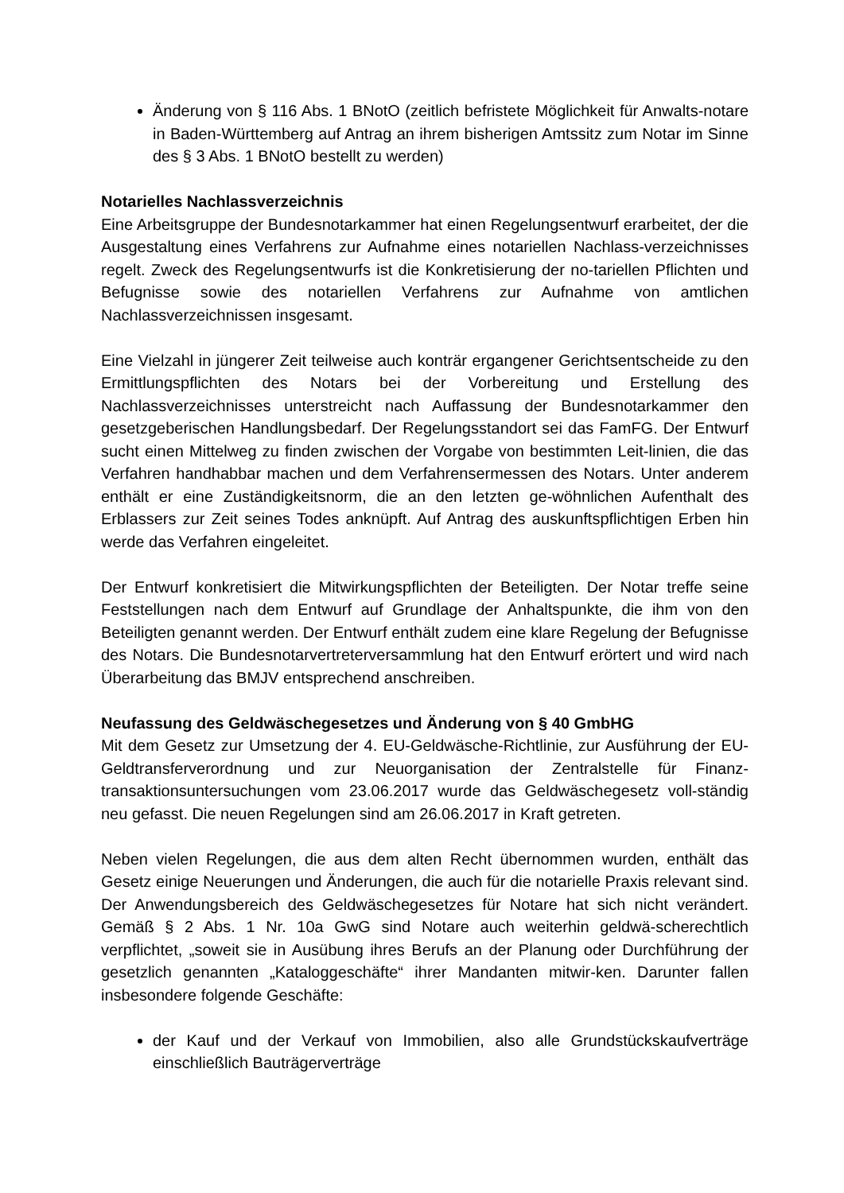Änderung von § 116 Abs. 1 BNotO (zeitlich befristete Möglichkeit für Anwalts-notare in Baden-Württemberg auf Antrag an ihrem bisherigen Amtssitz zum Notar im Sinne des § 3 Abs. 1 BNotO bestellt zu werden)
Notarielles Nachlassverzeichnis
Eine Arbeitsgruppe der Bundesnotarkammer hat einen Regelungsentwurf erarbeitet, der die Ausgestaltung eines Verfahrens zur Aufnahme eines notariellen Nachlass-verzeichnisses regelt. Zweck des Regelungsentwurfs ist die Konkretisierung der no-tariellen Pflichten und Befugnisse sowie des notariellen Verfahrens zur Aufnahme von amtlichen Nachlassverzeichnissen insgesamt.
Eine Vielzahl in jüngerer Zeit teilweise auch konträr ergangener Gerichtsentscheide zu den Ermittlungspflichten des Notars bei der Vorbereitung und Erstellung des Nachlassverzeichnisses unterstreicht nach Auffassung der Bundesnotarkammer den gesetzgeberischen Handlungsbedarf. Der Regelungsstandort sei das FamFG. Der Entwurf sucht einen Mittelweg zu finden zwischen der Vorgabe von bestimmten Leit-linien, die das Verfahren handhabbar machen und dem Verfahrensermessen des Notars. Unter anderem enthält er eine Zuständigkeitsnorm, die an den letzten ge-wöhnlichen Aufenthalt des Erblassers zur Zeit seines Todes anknüpft. Auf Antrag des auskunftspflichtigen Erben hin werde das Verfahren eingeleitet.
Der Entwurf konkretisiert die Mitwirkungspflichten der Beteiligten. Der Notar treffe seine Feststellungen nach dem Entwurf auf Grundlage der Anhaltspunkte, die ihm von den Beteiligten genannt werden. Der Entwurf enthält zudem eine klare Regelung der Befugnisse des Notars. Die Bundesnotarvertreterversammlung hat den Entwurf erörtert und wird nach Überarbeitung das BMJV entsprechend anschreiben.
Neufassung des Geldwäschegesetzes und Änderung von § 40 GmbHG
Mit dem Gesetz zur Umsetzung der 4. EU-Geldwäsche-Richtlinie, zur Ausführung der EU-Geldtransferverordnung und zur Neuorganisation der Zentralstelle für Finanz-transaktionsuntersuchungen vom 23.06.2017 wurde das Geldwäschegesetz voll-ständig neu gefasst. Die neuen Regelungen sind am 26.06.2017 in Kraft getreten.
Neben vielen Regelungen, die aus dem alten Recht übernommen wurden, enthält das Gesetz einige Neuerungen und Änderungen, die auch für die notarielle Praxis relevant sind. Der Anwendungsbereich des Geldwäschegesetzes für Notare hat sich nicht verändert. Gemäß § 2 Abs. 1 Nr. 10a GwG sind Notare auch weiterhin geldwä-scherechtlich verpflichtet, „soweit sie in Ausübung ihres Berufs an der Planung oder Durchführung der gesetzlich genannten „Kataloggeschäfte“ ihrer Mandanten mitwir-ken. Darunter fallen insbesondere folgende Geschäfte:
der Kauf und der Verkauf von Immobilien, also alle Grundstückskaufverträge einschließlich Bauträgerverträge